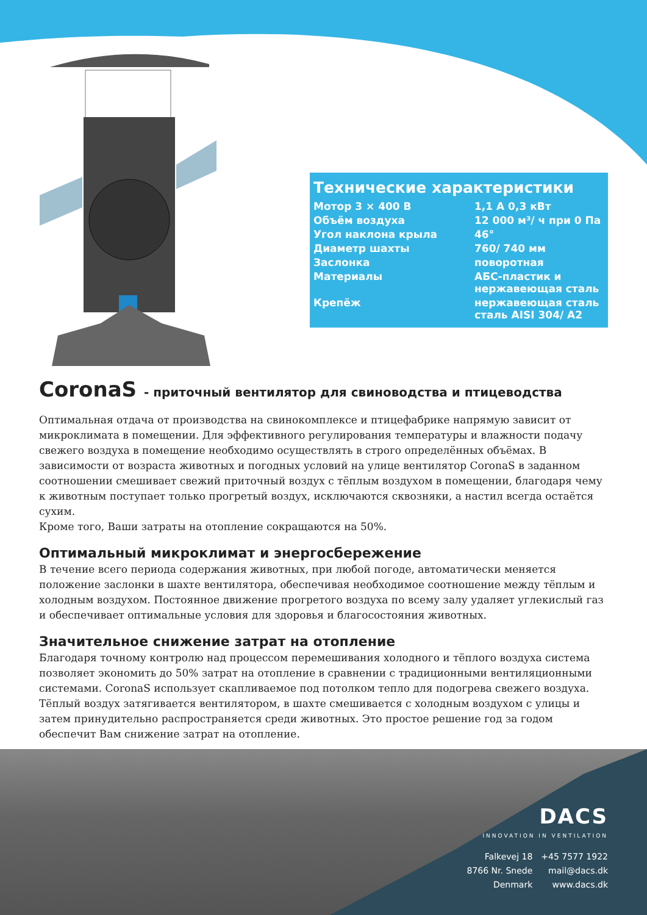Технические характеристики
| Мотор 3 × 400 В | 1,1 А 0,3 кВт |
| Объём воздуха | 12 000 м³/ ч при 0 Па |
| Угол наклона крыла | 46° |
| Диаметр шахты | 760/ 740 мм |
| Заслонка | поворотная |
| Материалы | АБС-пластик и нержавеющая сталь |
| Крепёж | нержавеющая сталь сталь AISI 304/ A2 |
CoronaS - приточный вентилятор для свиноводства и птицеводства
Оптимальная отдача от производства на свинокомплексе и птицефабрике напрямую зависит от микроклимата в помещении. Для эффективного регулирования температуры и влажности подачу свежего воздуха в помещение необходимо осуществлять в строго определённых объёмах. В зависимости от возраста животных и погодных условий на улице вентилятор CoronaS в заданном соотношении смешивает свежий приточный воздух с тёплым воздухом в помещении, благодаря чему к животным поступает только прогретый воздух, исключаются сквозняки, а настил всегда остаётся сухим.
Кроме того, Ваши затраты на отопление сокращаются на 50%.
Оптимальный микроклимат и энергосбережение
В течение всего периода содержания животных, при любой погоде, автоматически меняется положение заслонки в шахте вентилятора, обеспечивая необходимое соотношение между тёплым и холодным воздухом. Постоянное движение прогретого воздуха по всему залу удаляет углекислый газ и обеспечивает оптимальные условия для здоровья и благосостояния животных.
Значительное снижение затрат на отопление
Благодаря точному контролю над процессом перемешивания холодного и тёплого воздуха система позволяет экономить до 50% затрат на отопление в сравнении с традиционными вентиляционными системами. CoronaS использует скапливаемое под потолком тепло для подогрева свежего воздуха. Тёплый воздух затягивается вентилятором, в шахте смешивается с холодным воздухом с улицы и затем принудительно распространяется среди животных. Это простое решение год за годом обеспечит Вам снижение затрат на отопление.
DACS
INNOVATION IN VENTILATION
Falkevej 18
8766 Nr. Snede
Denmark
+45 7577 1922
mail@dacs.dk
www.dacs.dk